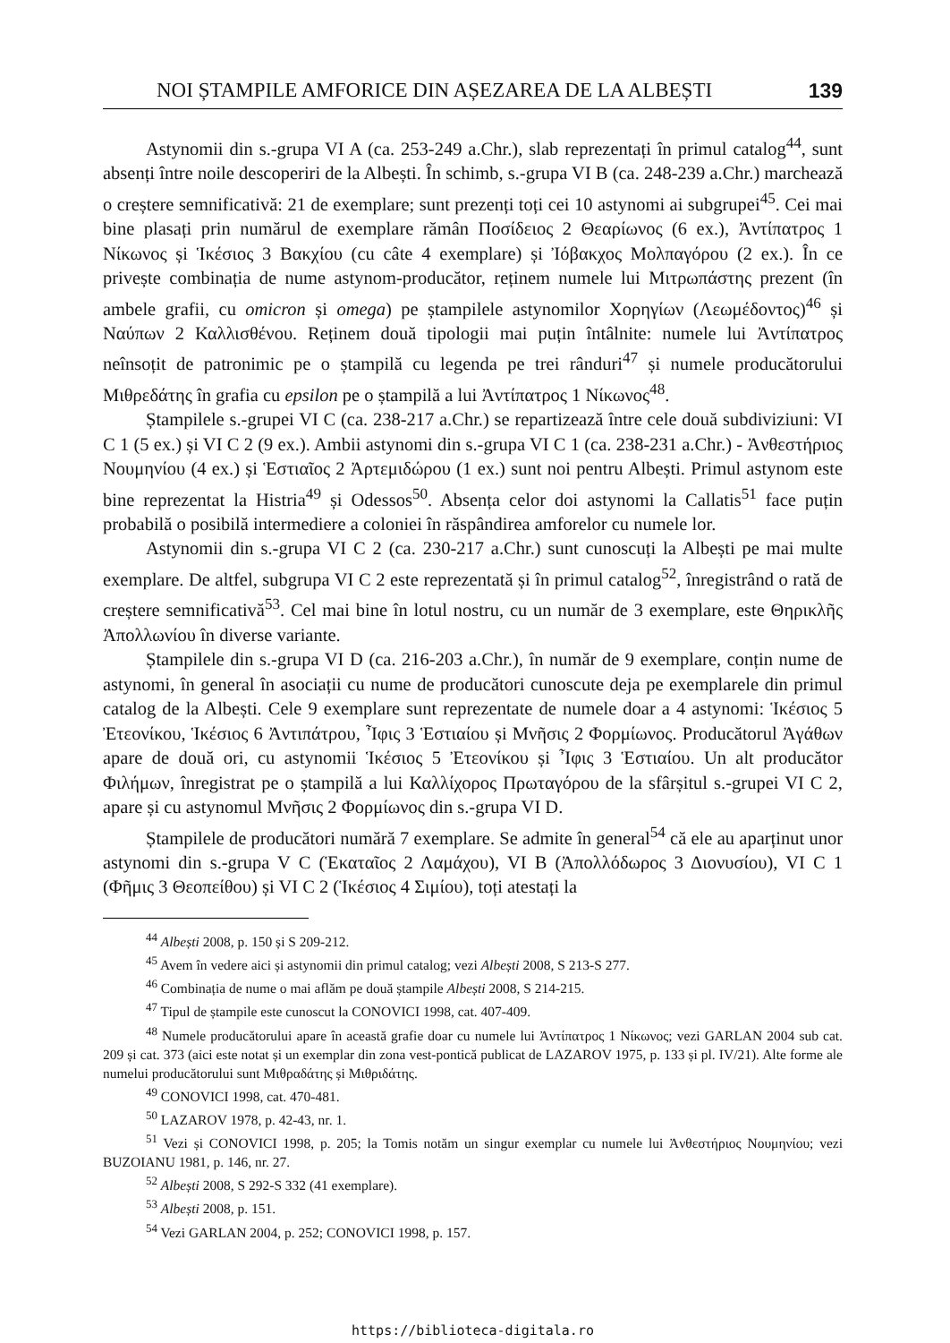NOI ȘTAMPILE AMFORICE DIN AȘEZAREA DE LA ALBEȘTI 139
Astynomii din s.-grupa VI A (ca. 253-249 a.Chr.), slab reprezentați în primul catalog<sup>44</sup>, sunt absenți între noile descoperiri de la Albești. În schimb, s.-grupa VI B (ca. 248-239 a.Chr.) marchează o creștere semnificativă: 21 de exemplare; sunt prezenți toți cei 10 astynomi ai subgrupei<sup>45</sup>. Cei mai bine plasați prin numărul de exemplare rămân Ποσίδειος 2 Θεαρίωνος (6 ex.), Ἀντίπατρος 1 Νίκωνος și Ἱκέσιος 3 Βακχίου (cu câte 4 exemplare) și Ἰόβακχος Μολπαγόρου (2 ex.). În ce privește combinația de nume astynom-producător, reținem numele lui Μιτρωπάστης prezent (în ambele grafii, cu omicron și omega) pe ștampilele astynomilor Χορηγίων (Λεωμέδοντος)<sup>46</sup> și Ναύπων 2 Καλλισθένου. Reținem două tipologii mai puțin întâlnite: numele lui Ἀντίπατρος neînsoțit de patronimic pe o ștampilă cu legenda pe trei rânduri<sup>47</sup> și numele producătorului Μιθρεδάτης în grafia cu epsilon pe o ștampilă a lui Ἀντίπατρος 1 Νίκωνος<sup>48</sup>.
Ștampilele s.-grupei VI C (ca. 238-217 a.Chr.) se repartizează între cele două subdiviziuni: VI C 1 (5 ex.) și VI C 2 (9 ex.). Ambii astynomi din s.-grupa VI C 1 (ca. 238-231 a.Chr.) - Ἀνθεστήριος Νουμηνίου (4 ex.) și Ἑστιαῖος 2 Ἀρτεμιδώρου (1 ex.) sunt noi pentru Albești. Primul astynom este bine reprezentat la Histria<sup>49</sup> și Odessos<sup>50</sup>. Absența celor doi astynomi la Callatis<sup>51</sup> face puțin probabilă o posibilă intermediere a coloniei în răspândirea amforelor cu numele lor.
Astynomii din s.-grupa VI C 2 (ca. 230-217 a.Chr.) sunt cunoscuți la Albești pe mai multe exemplare. De altfel, subgrupa VI C 2 este reprezentată și în primul catalog<sup>52</sup>, înregistrând o rată de creștere semnificativă<sup>53</sup>. Cel mai bine în lotul nostru, cu un număr de 3 exemplare, este Θηρικλῆς Ἀπολλωνίου în diverse variante.
Ștampilele din s.-grupa VI D (ca. 216-203 a.Chr.), în număr de 9 exemplare, conțin nume de astynomi, în general în asociații cu nume de producători cunoscute deja pe exemplarele din primul catalog de la Albești. Cele 9 exemplare sunt reprezentate de numele doar a 4 astynomi: Ἱκέσιος 5 Ἐτεονίκου, Ἱκέσιος 6 Ἀντιπάτρου, Ἶφις 3 Ἑστιαίου și Μνῆσις 2 Φορμίωνος. Producătorul Ἀγάθων apare de două ori, cu astynomii Ἱκέσιος 5 Ἐτεονίκου și Ἶφις 3 Ἑστιαίου. Un alt producător Φιλήμων, înregistrat pe o ștampilă a lui Καλλίχορος Πρωταγόρου de la sfârșitul s.-grupei VI C 2, apare și cu astynomul Μνῆσις 2 Φορμίωνος din s.-grupa VI D.
Ștampilele de producători numără 7 exemplare. Se admite în general<sup>54</sup> că ele au aparținut unor astynomi din s.-grupa V C (Ἑκαταῖος 2 Λαμάχου), VI B (Ἀπολλόδωρος 3 Διονυσίου), VI C 1 (Φῆμις 3 Θεοπείθου) și VI C 2 (Ἱκέσιος 4 Σιμίου), toți atestați la
<sup>44</sup> Albești 2008, p. 150 și S 209-212.
<sup>45</sup> Avem în vedere aici și astynomii din primul catalog; vezi Albești 2008, S 213-S 277.
<sup>46</sup> Combinația de nume o mai aflăm pe două ștampile Albești 2008, S 214-215.
<sup>47</sup> Tipul de ștampile este cunoscut la CONOVICI 1998, cat. 407-409.
<sup>48</sup> Numele producătorului apare în această grafie doar cu numele lui Ἀντίπατρος 1 Νίκωνος; vezi GARLAN 2004 sub cat. 209 și cat. 373 (aici este notat și un exemplar din zona vest-pontică publicat de LAZAROV 1975, p. 133 și pl. IV/21). Alte forme ale numelui producătorului sunt Μιθραδάτης și Μιθριδάτης.
<sup>49</sup> CONOVICI 1998, cat. 470-481.
<sup>50</sup> LAZAROV 1978, p. 42-43, nr. 1.
<sup>51</sup> Vezi și CONOVICI 1998, p. 205; la Tomis notăm un singur exemplar cu numele lui Ἀνθεστήριος Νουμηνίου; vezi BUZOIANU 1981, p. 146, nr. 27.
<sup>52</sup> Albești 2008, S 292-S 332 (41 exemplare).
<sup>53</sup> Albești 2008, p. 151.
<sup>54</sup> Vezi GARLAN 2004, p. 252; CONOVICI 1998, p. 157.
https://biblioteca-digitala.ro